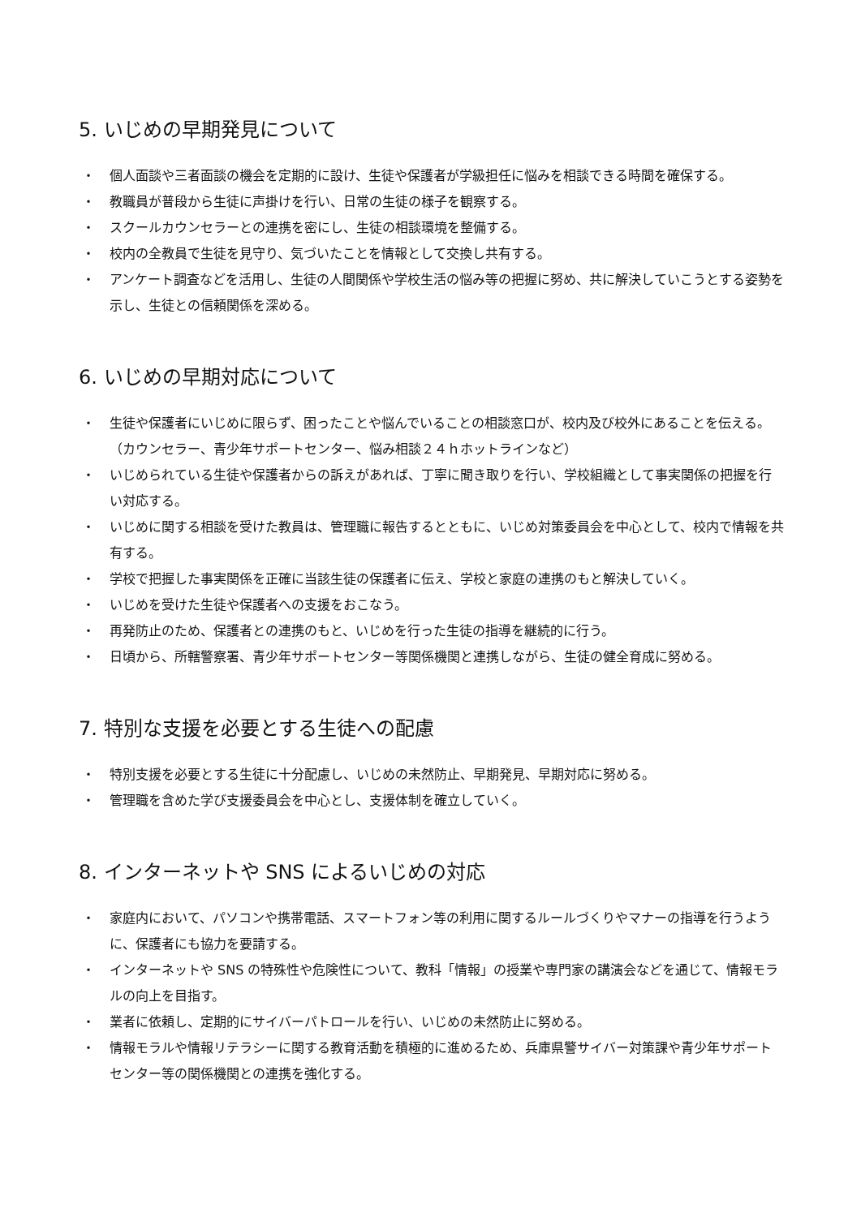5. いじめの早期発見について
・ 個人面談や三者面談の機会を定期的に設け、生徒や保護者が学級担任に悩みを相談できる時間を確保する。
・ 教職員が普段から生徒に声掛けを行い、日常の生徒の様子を観察する。
・ スクールカウンセラーとの連携を密にし、生徒の相談環境を整備する。
・ 校内の全教員で生徒を見守り、気づいたことを情報として交換し共有する。
・ アンケート調査などを活用し、生徒の人間関係や学校生活の悩み等の把握に努め、共に解決していこうとする姿勢を示し、生徒との信頼関係を深める。
6. いじめの早期対応について
・ 生徒や保護者にいじめに限らず、困ったことや悩んでいることの相談窓口が、校内及び校外にあることを伝える。（カウンセラー、青少年サポートセンター、悩み相談２４ｈホットラインなど）
・ いじめられている生徒や保護者からの訴えがあれば、丁寧に聞き取りを行い、学校組織として事実関係の把握を行い対応する。
・ いじめに関する相談を受けた教員は、管理職に報告するとともに、いじめ対策委員会を中心として、校内で情報を共有する。
・ 学校で把握した事実関係を正確に当該生徒の保護者に伝え、学校と家庭の連携のもと解決していく。
・ いじめを受けた生徒や保護者への支援をおこなう。
・ 再発防止のため、保護者との連携のもと、いじめを行った生徒の指導を継続的に行う。
・ 日頃から、所轄警察署、青少年サポートセンター等関係機関と連携しながら、生徒の健全育成に努める。
7. 特別な支援を必要とする生徒への配慮
・ 特別支援を必要とする生徒に十分配慮し、いじめの未然防止、早期発見、早期対応に努める。
・ 管理職を含めた学び支援委員会を中心とし、支援体制を確立していく。
8. インターネットや SNS によるいじめの対応
・ 家庭内において、パソコンや携帯電話、スマートフォン等の利用に関するルールづくりやマナーの指導を行うように、保護者にも協力を要請する。
・ インターネットや SNS の特殊性や危険性について、教科「情報」の授業や専門家の講演会などを通じて、情報モラルの向上を目指す。
・ 業者に依頼し、定期的にサイバーパトロールを行い、いじめの未然防止に努める。
・ 情報モラルや情報リテラシーに関する教育活動を積極的に進めるため、兵庫県警サイバー対策課や青少年サポートセンター等の関係機関との連携を強化する。